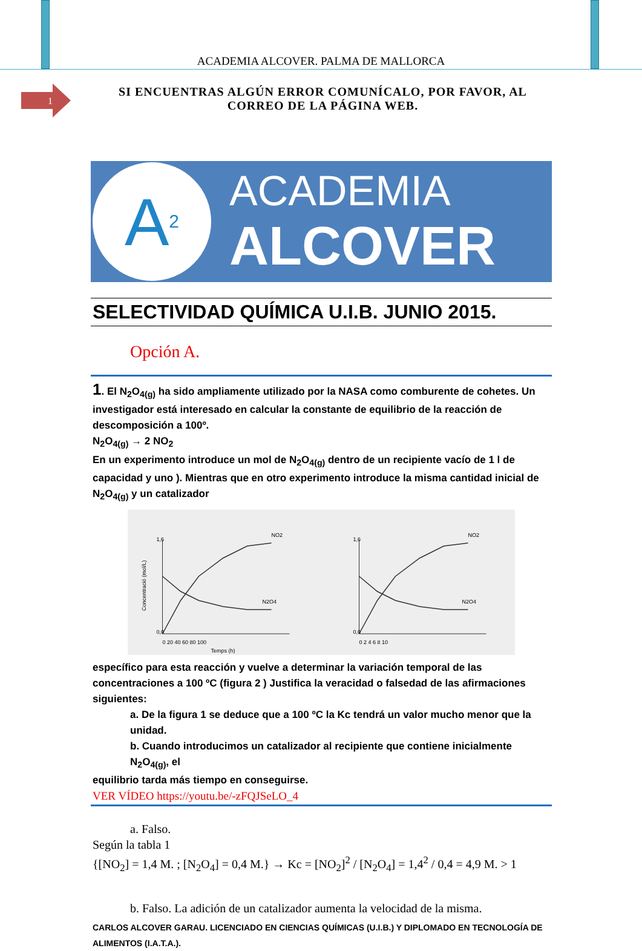ACADEMIA ALCOVER. PALMA DE MALLORCA
1
SI ENCUENTRAS ALGÚN ERROR COMUNÍCALO, POR FAVOR, AL
CORREO DE LA PÁGINA WEB.
A<sup>2</sup>
ACADEMIA
ALCOVER
SELECTIVIDAD QUÍMICA U.I.B. JUNIO 2015.
Opción A.
1. El N<sub>2</sub>O<sub>4(g)</sub> ha sido ampliamente utilizado por la NASA como comburente de cohetes. Un investigador está interesado en calcular la constante de equilibrio de la reacción de descomposición a 100º.
N<sub>2</sub>O<sub>4(g)</sub> → 2 NO<sub>2</sub>
En un experimento introduce un mol de N<sub>2</sub>O<sub>4(g)</sub> dentro de un recipiente vacío de 1 l de capacidad y uno ). Mientras que en otro experimento introduce la misma cantidad inicial de N<sub>2</sub>O<sub>4(g)</sub> y un catalizador
Concentració (mol/L)
NO2
N2O4
1,6
0,0
0 20 40 60 80 100
Temps (h)
NO2
N2O4
1,6
0,0
0 2 4 6 8 10
específico para esta reacción y vuelve a determinar la variación temporal de las concentraciones a 100 ºC (figura 2 ) Justifica la veracidad o falsedad de las afirmaciones siguientes:
a. De la figura 1 se deduce que a 100 ºC la Kc tendrá un valor mucho menor que la unidad.
b. Cuando introducimos un catalizador al recipiente que contiene inicialmente N<sub>2</sub>O<sub>4(g)</sub>, el
equilibrio tarda más tiempo en conseguirse.
VER VÍDEO https://youtu.be/-zFQJSeLO_4
a. Falso.
Según la tabla 1
{[NO<sub>2</sub>] = 1,4 M. ; [N<sub>2</sub>O<sub>4</sub>] = 0,4 M.} → Kc = [NO<sub>2</sub>]<sup>2</sup> / [N<sub>2</sub>O<sub>4</sub>] = 1,4<sup>2</sup> / 0,4 = 4,9 M. > 1
b. Falso. La adición de un catalizador aumenta la velocidad de la misma.
CARLOS ALCOVER GARAU. LICENCIADO EN CIENCIAS QUÍMICAS (U.I.B.) Y DIPLOMADO EN TECNOLOGÍA DE ALIMENTOS (I.A.T.A.).